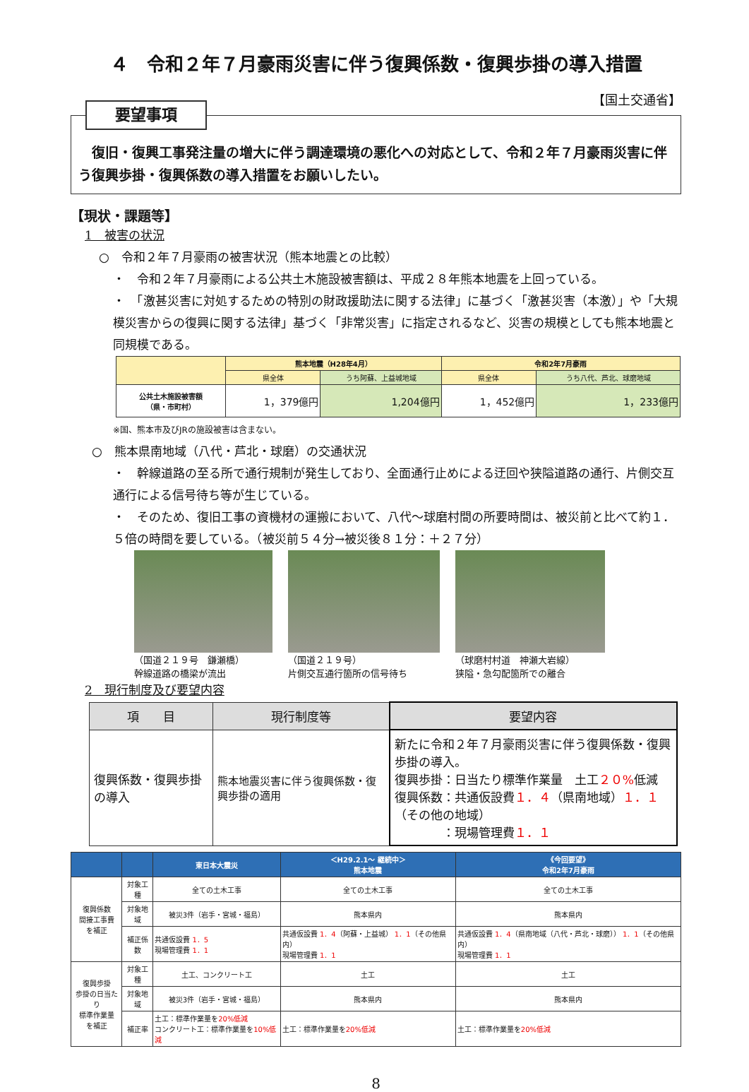４　令和２年７月豪雨災害に伴う復興係数・復興歩掛の導入措置
【国土交通省】
要望事項
　復旧・復興工事発注量の増大に伴う調達環境の悪化への対応として、令和２年７月豪雨災害に伴う復興歩掛・復興係数の導入措置をお願いしたい。
【現状・課題等】
1　被害の状況
○　令和２年７月豪雨の被害状況（熊本地震との比較）
・　令和２年７月豪雨による公共土木施設被害額は、平成２８年熊本地震を上回っている。
・　「激甚災害に対処するための特別の財政援助法に関する法律」に基づく「激甚災害（本激）」や「大規模災害からの復興に関する法律」基づく「非常災害」に指定されるなど、災害の規模としても熊本地震と同規模である。
| | 熊本地震（H28年4月） | | 令和2年7月豪雨 | |
| --- | --- | --- | --- | --- |
| | 県全体 | うち阿蘇、上益城地域 | 県全体 | うち八代、芦北、球磨地域 |
| 公共土木施設被害額 （県・市町村） | 1，379億円 | 1,204億円 | 1，452億円 | 1，233億円 |
※国、熊本市及びJRの施設被害は含まない。
○　熊本県南地域（八代・芦北・球磨）の交通状況
・　幹線道路の至る所で通行規制が発生しており、全面通行止めによる迂回や狭隘道路の通行、片側交互通行による信号待ち等が生じている。
・　そのため、復旧工事の資機材の運搬において、八代～球磨村間の所要時間は、被災前と比べて約１．５倍の時間を要している。（被災前５４分→被災後８１分：＋２７分）
（国道２１９号　鎌瀬橋）
幹線道路の橋梁が流出
（国道２１９号）
片側交互通行箇所の信号待ち
（球磨村村道　神瀬大岩線）
狭隘・急勾配箇所での離合
2　現行制度及び要望内容
| 項 目 | 現行制度等 | 要望内容 |
| 復興係数・復興歩掛の導入 | 熊本地震災害に伴う復興係数・復興歩掛の適用 | 新たに令和２年７月豪雨災害に伴う復興係数・復興歩掛の導入。 復興歩掛：日当たり標準作業量 土工 ２０% 低減 復興係数：共通仮設費 １．４ （県南地域） １．１ （その他の地域） ：現場管理費 １．１ |
| | | 東日本大震災 | ＜H29.2.1～ 継続中＞ 熊本地震 | 《今回要望》 令和2年7月豪雨 |
| --- | --- | --- | --- | --- |
| 復興係数 間接工事費 を補正 | 対象工種 | 全ての土木工事 | 全ての土木工事 | 全ての土木工事 |
| | 対象地域 | 被災3件（岩手・宮城・福島） | 熊本県内 | 熊本県内 |
| | 補正係数 | 共通仮設費 1．5 現場管理費 1．1 | 共通仮設費 1．4 （阿蘇・上益城） 1．1 （その他県内） 現場管理費 1．1 | 共通仮設費 1．4 （県南地域（八代・芦北・球磨）） 1．1 （その他県内） 現場管理費 1．1 |
| 復興歩掛 歩掛の日当たり 標準作業量 を補正 | 対象工種 | 土工、コンクリート工 | 土工 | 土工 |
| | 対象地域 | 被災3件（岩手・宮城・福島） | 熊本県内 | 熊本県内 |
| | 補正率 | 土工：標準作業量を 20%低減 コンクリート工：標準作業量を 10%低減 | 土工：標準作業量を 20%低減 | 土工：標準作業量を 20%低減 |
8